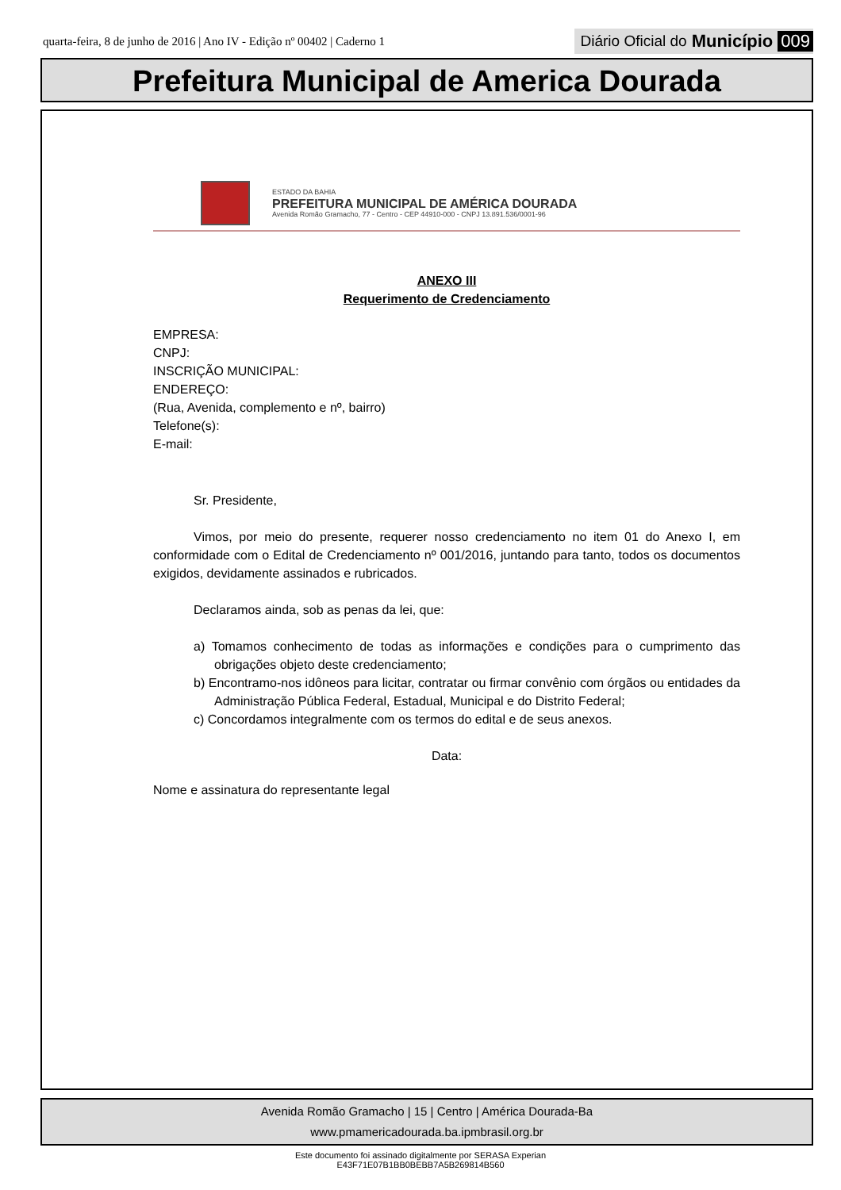quarta-feira, 8 de junho de 2016 | Ano IV - Edição nº 00402 | Caderno 1
Diário Oficial do Município 009
Prefeitura Municipal de America Dourada
ESTADO DA BAHIA
PREFEITURA MUNICIPAL DE AMÉRICA DOURADA
Avenida Romão Gramacho, 77 - Centro - CEP 44910-000 - CNPJ 13.891.536/0001-96
ANEXO III
Requerimento de Credenciamento
EMPRESA:
CNPJ:
INSCRIÇÃO MUNICIPAL:
ENDEREÇO:
(Rua, Avenida, complemento e nº, bairro)
Telefone(s):
E-mail:
Sr. Presidente,
Vimos, por meio do presente, requerer nosso credenciamento no item 01 do Anexo I, em conformidade com o Edital de Credenciamento nº 001/2016, juntando para tanto, todos os documentos exigidos, devidamente assinados e rubricados.
Declaramos ainda, sob as penas da lei, que:
a) Tomamos conhecimento de todas as informações e condições para o cumprimento das obrigações objeto deste credenciamento;
b) Encontramo-nos idôneos para licitar, contratar ou firmar convênio com órgãos ou entidades da Administração Pública Federal, Estadual, Municipal e do Distrito Federal;
c) Concordamos integralmente com os termos do edital e de seus anexos.
Data:
Nome e assinatura do representante legal
Avenida Romão Gramacho | 15 | Centro | América Dourada-Ba
www.pmamericadourada.ba.ipmbrasil.org.br
Este documento foi assinado digitalmente por SERASA Experian
E43F71E07B1BB0BEBB7A5B269814B560